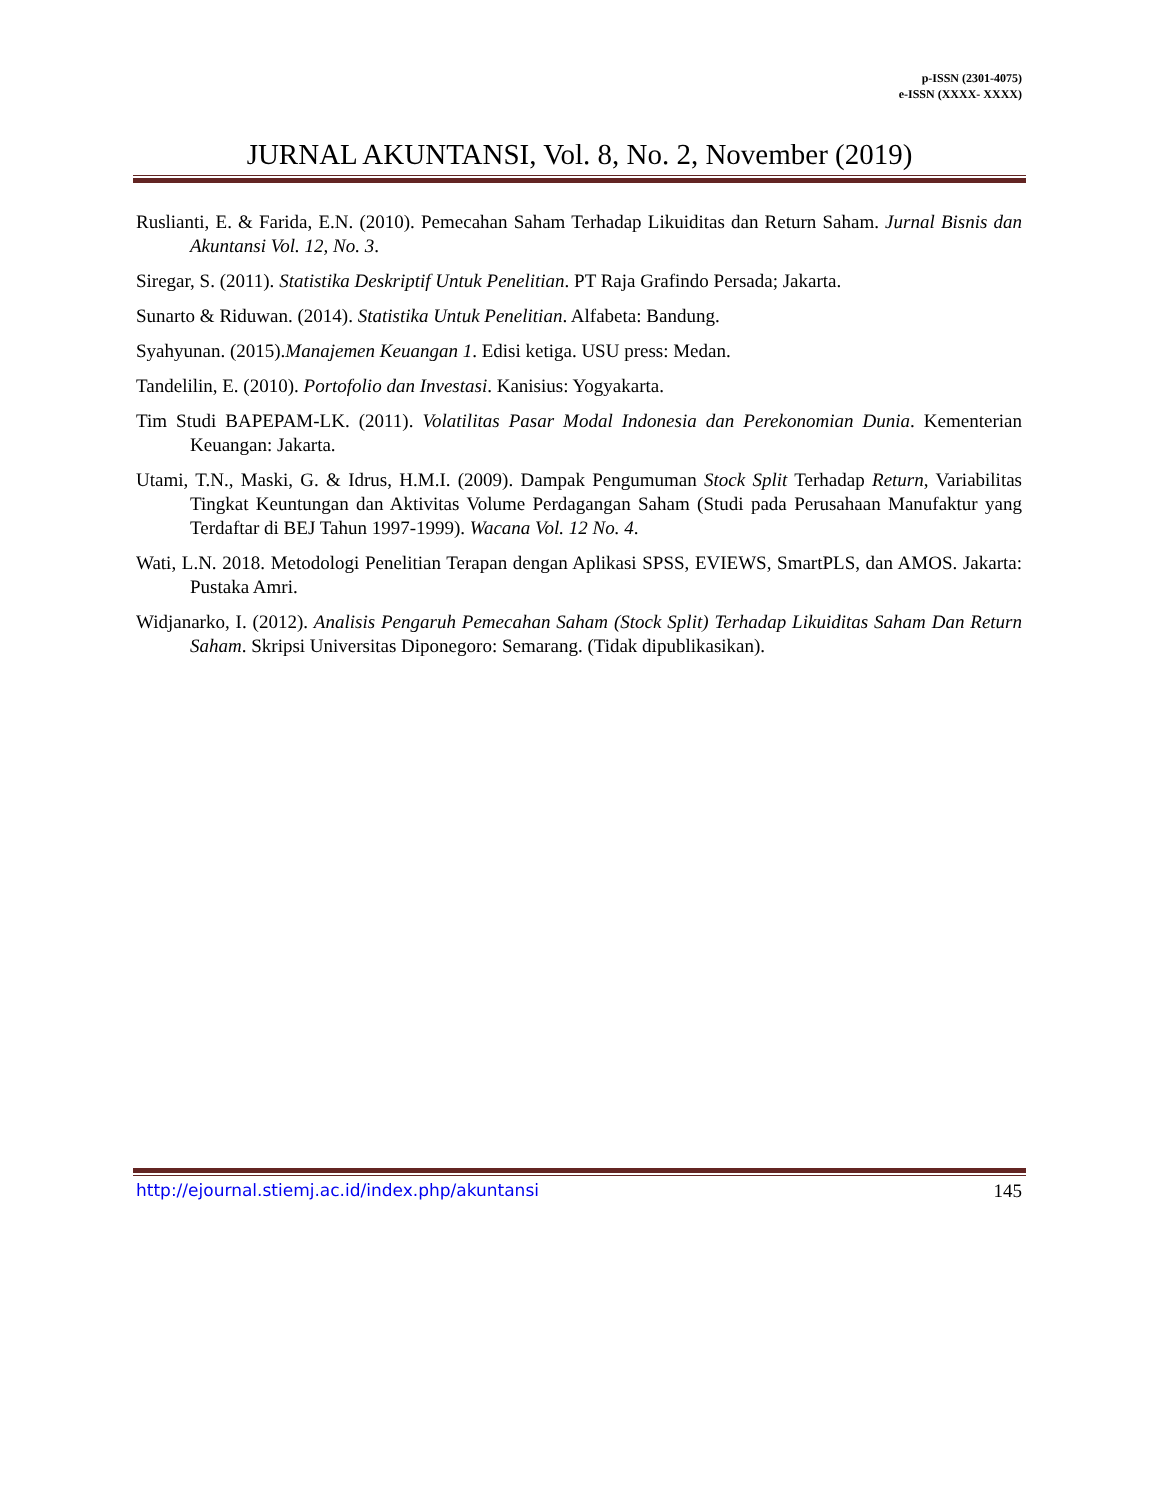p-ISSN (2301-4075)
e-ISSN (XXXX- XXXX)
JURNAL AKUNTANSI, Vol. 8, No. 2, November (2019)
Ruslianti, E. & Farida, E.N. (2010). Pemecahan Saham Terhadap Likuiditas dan Return Saham. Jurnal Bisnis dan Akuntansi Vol. 12, No. 3.
Siregar, S. (2011). Statistika Deskriptif Untuk Penelitian. PT Raja Grafindo Persada; Jakarta.
Sunarto & Riduwan. (2014). Statistika Untuk Penelitian. Alfabeta: Bandung.
Syahyunan. (2015).Manajemen Keuangan 1. Edisi ketiga. USU press: Medan.
Tandelilin, E. (2010). Portofolio dan Investasi. Kanisius: Yogyakarta.
Tim Studi BAPEPAM-LK. (2011). Volatilitas Pasar Modal Indonesia dan Perekonomian Dunia. Kementerian Keuangan: Jakarta.
Utami, T.N., Maski, G. & Idrus, H.M.I. (2009). Dampak Pengumuman Stock Split Terhadap Return, Variabilitas Tingkat Keuntungan dan Aktivitas Volume Perdagangan Saham (Studi pada Perusahaan Manufaktur yang Terdaftar di BEJ Tahun 1997-1999). Wacana Vol. 12 No. 4.
Wati, L.N. 2018. Metodologi Penelitian Terapan dengan Aplikasi SPSS, EVIEWS, SmartPLS, dan AMOS. Jakarta: Pustaka Amri.
Widjanarko, I. (2012). Analisis Pengaruh Pemecahan Saham (Stock Split) Terhadap Likuiditas Saham Dan Return Saham. Skripsi Universitas Diponegoro: Semarang. (Tidak dipublikasikan).
http://ejournal.stiemj.ac.id/index.php/akuntansi 145